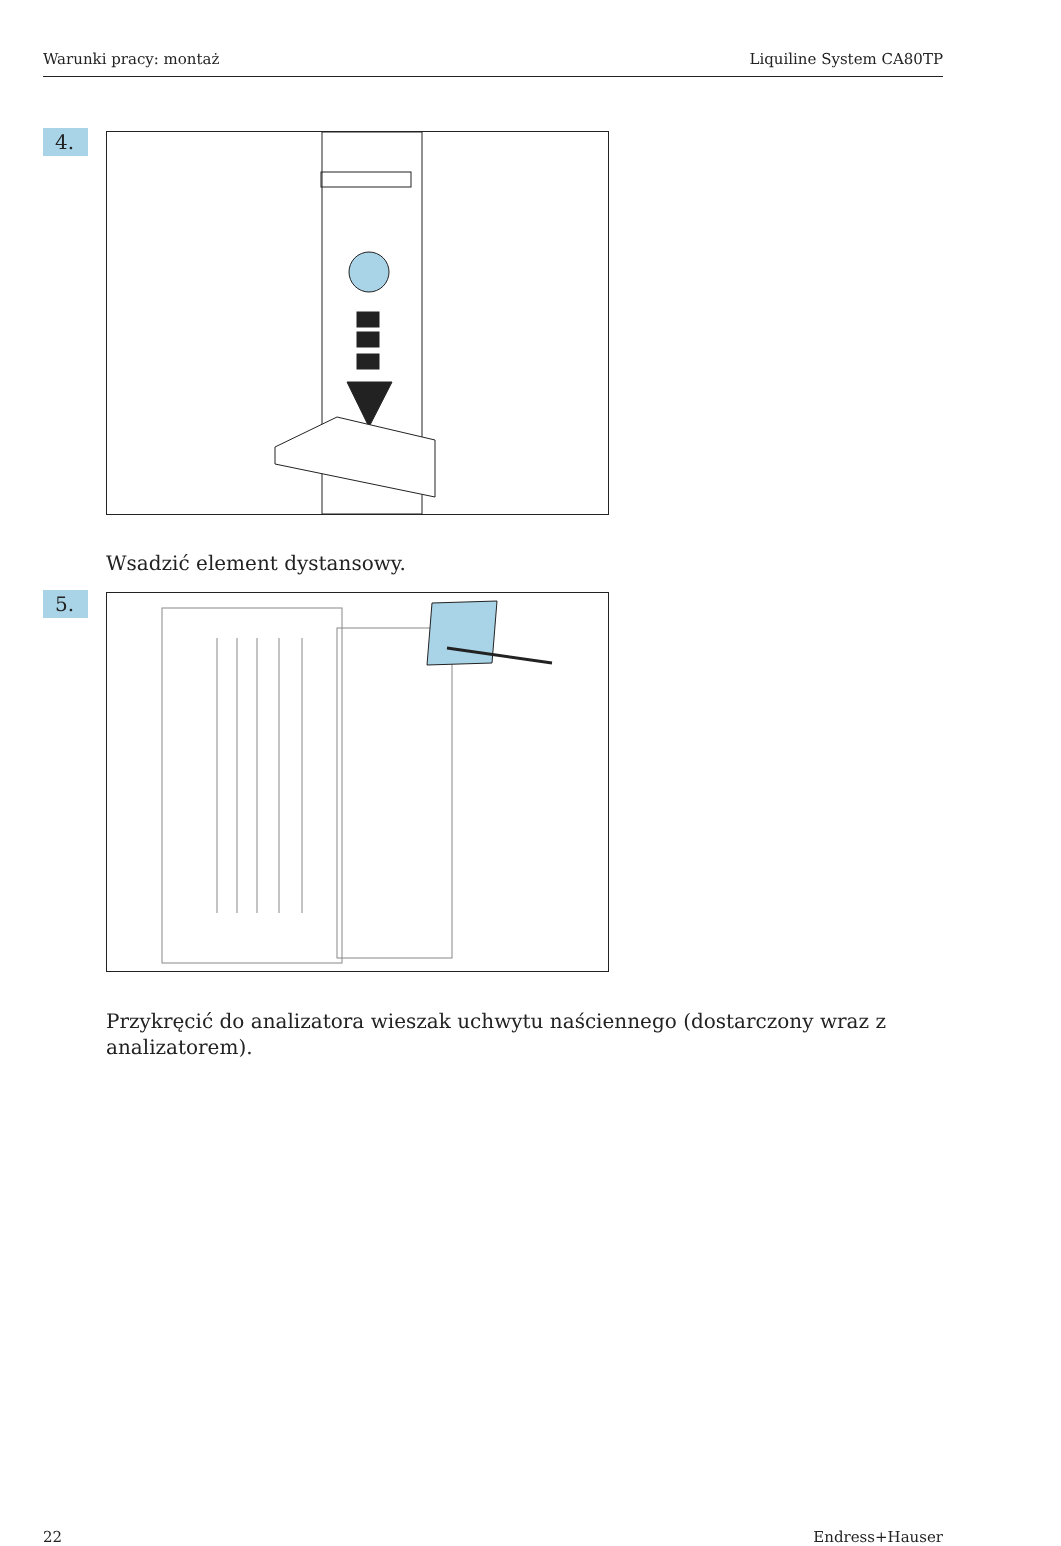Warunki pracy: montaż Liquiline System CA80TP
4.
Wsadzić element dystansowy.
5.
Przykręcić do analizatora wieszak uchwytu naściennego (dostarczony wraz z analizatorem).
22 Endress+Hauser